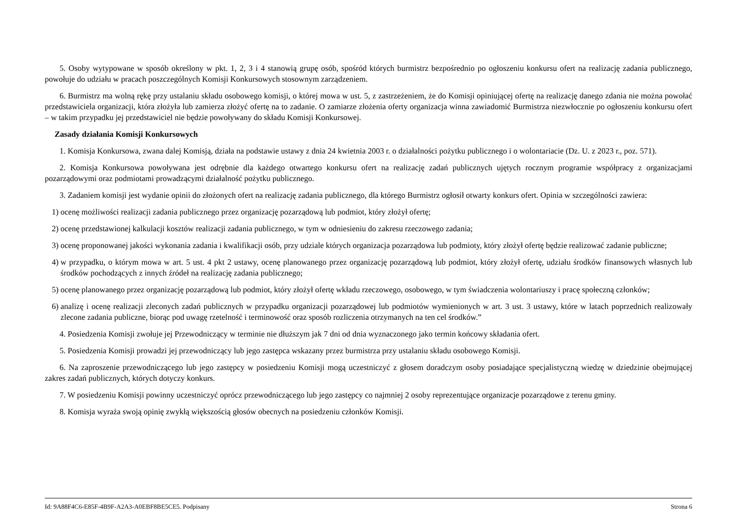5. Osoby wytypowane w sposób określony w pkt. 1, 2, 3 i 4 stanowią grupę osób, spośród których burmistrz bezpośrednio po ogłoszeniu konkursu ofert na realizację zadania publicznego, powołuje do udziału w pracach poszczególnych Komisji Konkursowych stosownym zarządzeniem.
6. Burmistrz ma wolną rękę przy ustalaniu składu osobowego komisji, o której mowa w ust. 5, z zastrzeżeniem, że do Komisji opiniującej ofertę na realizację danego zdania nie można powołać przedstawiciela organizacji, która złożyła lub zamierza złożyć ofertę na to zadanie. O zamiarze złożenia oferty organizacja winna zawiadomić Burmistrza niezwłocznie po ogłoszeniu konkursu ofert – w takim przypadku jej przedstawiciel nie będzie powoływany do składu Komisji Konkursowej.
Zasady działania Komisji Konkursowych
1. Komisja Konkursowa, zwana dalej Komisją, działa na podstawie ustawy z dnia 24 kwietnia 2003 r. o działalności pożytku publicznego i o wolontariacie (Dz. U. z 2023 r., poz. 571).
2. Komisja Konkursowa powoływana jest odrębnie dla każdego otwartego konkursu ofert na realizację zadań publicznych ujętych rocznym programie współpracy z organizacjami pozarządowymi oraz podmiotami prowadzącymi działalność pożytku publicznego.
3. Zadaniem komisji jest wydanie opinii do złożonych ofert na realizację zadania publicznego, dla którego Burmistrz ogłosił otwarty konkurs ofert. Opinia w szczególności zawiera:
1) ocenę możliwości realizacji zadania publicznego przez organizację pozarządową lub podmiot, który złożył ofertę;
2) ocenę przedstawionej kalkulacji kosztów realizacji zadania publicznego, w tym w odniesieniu do zakresu rzeczowego zadania;
3) ocenę proponowanej jakości wykonania zadania i kwalifikacji osób, przy udziale których organizacja pozarządowa lub podmioty, który złożył ofertę będzie realizować zadanie publiczne;
4) w przypadku, o którym mowa w art. 5 ust. 4 pkt 2 ustawy, ocenę planowanego przez organizację pozarządową lub podmiot, który złożył ofertę, udziału środków finansowych własnych lub środków pochodzących z innych źródeł na realizację zadania publicznego;
5) ocenę planowanego przez organizację pozarządową lub podmiot, który złożył ofertę wkładu rzeczowego, osobowego, w tym świadczenia wolontariuszy i pracę społeczną członków;
6) analizę i ocenę realizacji zleconych zadań publicznych w przypadku organizacji pozarządowej lub podmiotów wymienionych w art. 3 ust. 3 ustawy, które w latach poprzednich realizowały zlecone zadania publiczne, biorąc pod uwagę rzetelność i terminowość oraz sposób rozliczenia otrzymanych na ten cel środków.”
4. Posiedzenia Komisji zwołuje jej Przewodniczący w terminie nie dłuższym jak 7 dni od dnia wyznaczonego jako termin końcowy składania ofert.
5. Posiedzenia Komisji prowadzi jej przewodniczący lub jego zastępca wskazany przez burmistrza przy ustalaniu składu osobowego Komisji.
6. Na zaproszenie przewodniczącego lub jego zastępcy w posiedzeniu Komisji mogą uczestniczyć z głosem doradczym osoby posiadające specjalistyczną wiedzę w dziedzinie obejmującej zakres zadań publicznych, których dotyczy konkurs.
7. W posiedzeniu Komisji powinny uczestniczyć oprócz przewodniczącego lub jego zastępcy co najmniej 2 osoby reprezentujące organizacje pozarządowe z terenu gminy.
8. Komisja wyraża swoją opinię zwykłą większością głosów obecnych na posiedzeniu członków Komisji.
Id: 9A88F4C6-E85F-4B9F-A2A3-A0EBF8BE5CE5. Podpisany Strona 6